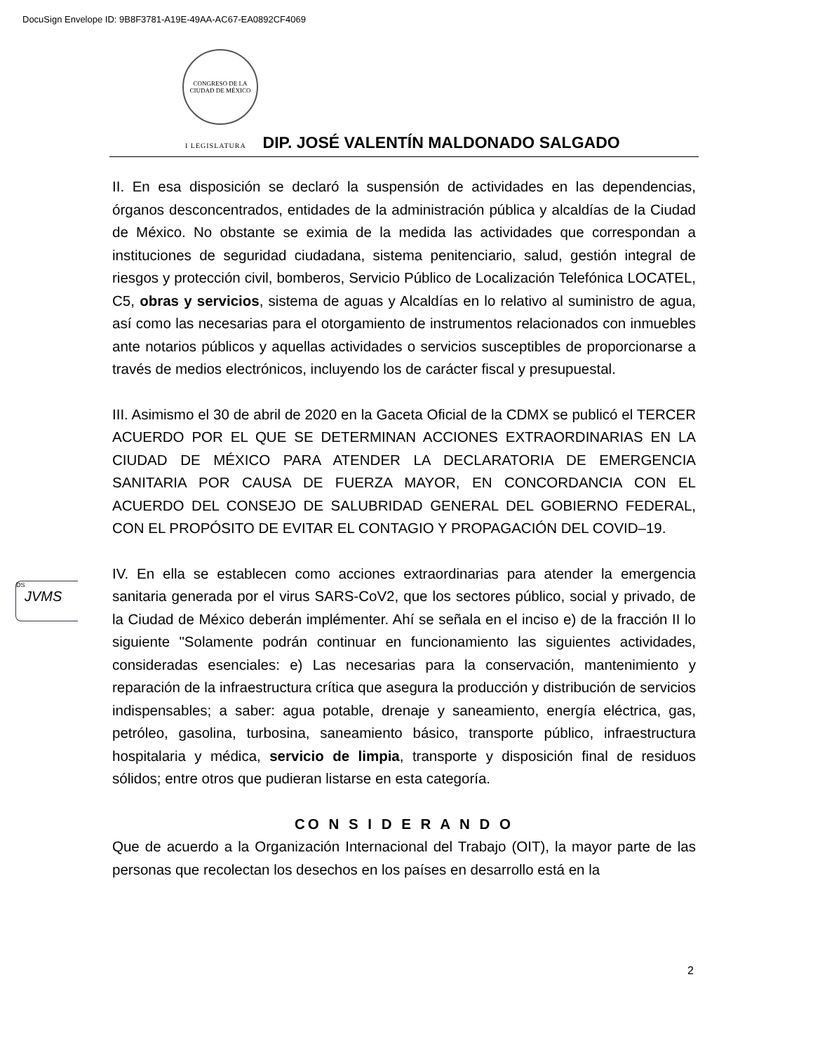DocuSign Envelope ID: 9B8F3781-A19E-49AA-AC67-EA0892CF4069
CONGRESO DE LA
CIUDAD DE MÉXICO
I LEGISLATURA DIP. JOSÉ VALENTÍN MALDONADO SALGADO
II. En esa disposición se declaró la suspensión de actividades en las dependencias, órganos desconcentrados, entidades de la administración pública y alcaldías de la Ciudad de México. No obstante se eximia de la medida las actividades que correspondan a instituciones de seguridad ciudadana, sistema penitenciario, salud, gestión integral de riesgos y protección civil, bomberos, Servicio Público de Localización Telefónica LOCATEL, C5, obras y servicios, sistema de aguas y Alcaldías en lo relativo al suministro de agua, así como las necesarias para el otorgamiento de instrumentos relacionados con inmuebles ante notarios públicos y aquellas actividades o servicios susceptibles de proporcionarse a través de medios electrónicos, incluyendo los de carácter fiscal y presupuestal.
III. Asimismo el 30 de abril de 2020 en la Gaceta Oficial de la CDMX se publicó el TERCER ACUERDO POR EL QUE SE DETERMINAN ACCIONES EXTRAORDINARIAS EN LA CIUDAD DE MÉXICO PARA ATENDER LA DECLARATORIA DE EMERGENCIA SANITARIA POR CAUSA DE FUERZA MAYOR, EN CONCORDANCIA CON EL ACUERDO DEL CONSEJO DE SALUBRIDAD GENERAL DEL GOBIERNO FEDERAL, CON EL PROPÓSITO DE EVITAR EL CONTAGIO Y PROPAGACIÓN DEL COVID–19.
IV. En ella se establecen como acciones extraordinarias para atender la emergencia sanitaria generada por el virus SARS-CoV2, que los sectores público, social y privado, de la Ciudad de México deberán implémenter. Ahí se señala en el inciso e) de la fracción II lo siguiente "Solamente podrán continuar en funcionamiento las siguientes actividades, consideradas esenciales: e) Las necesarias para la conservación, mantenimiento y reparación de la infraestructura crítica que asegura la producción y distribución de servicios indispensables; a saber: agua potable, drenaje y saneamiento, energía eléctrica, gas, petróleo, gasolina, turbosina, saneamiento básico, transporte público, infraestructura hospitalaria y médica, servicio de limpia, transporte y disposición final de residuos sólidos; entre otros que pudieran listarse en esta categoría.
CO N S I D E R A N D O
Que de acuerdo a la Organización Internacional del Trabajo (OIT), la mayor parte de las personas que recolectan los desechos en los países en desarrollo está en la
DS
JVMS
2